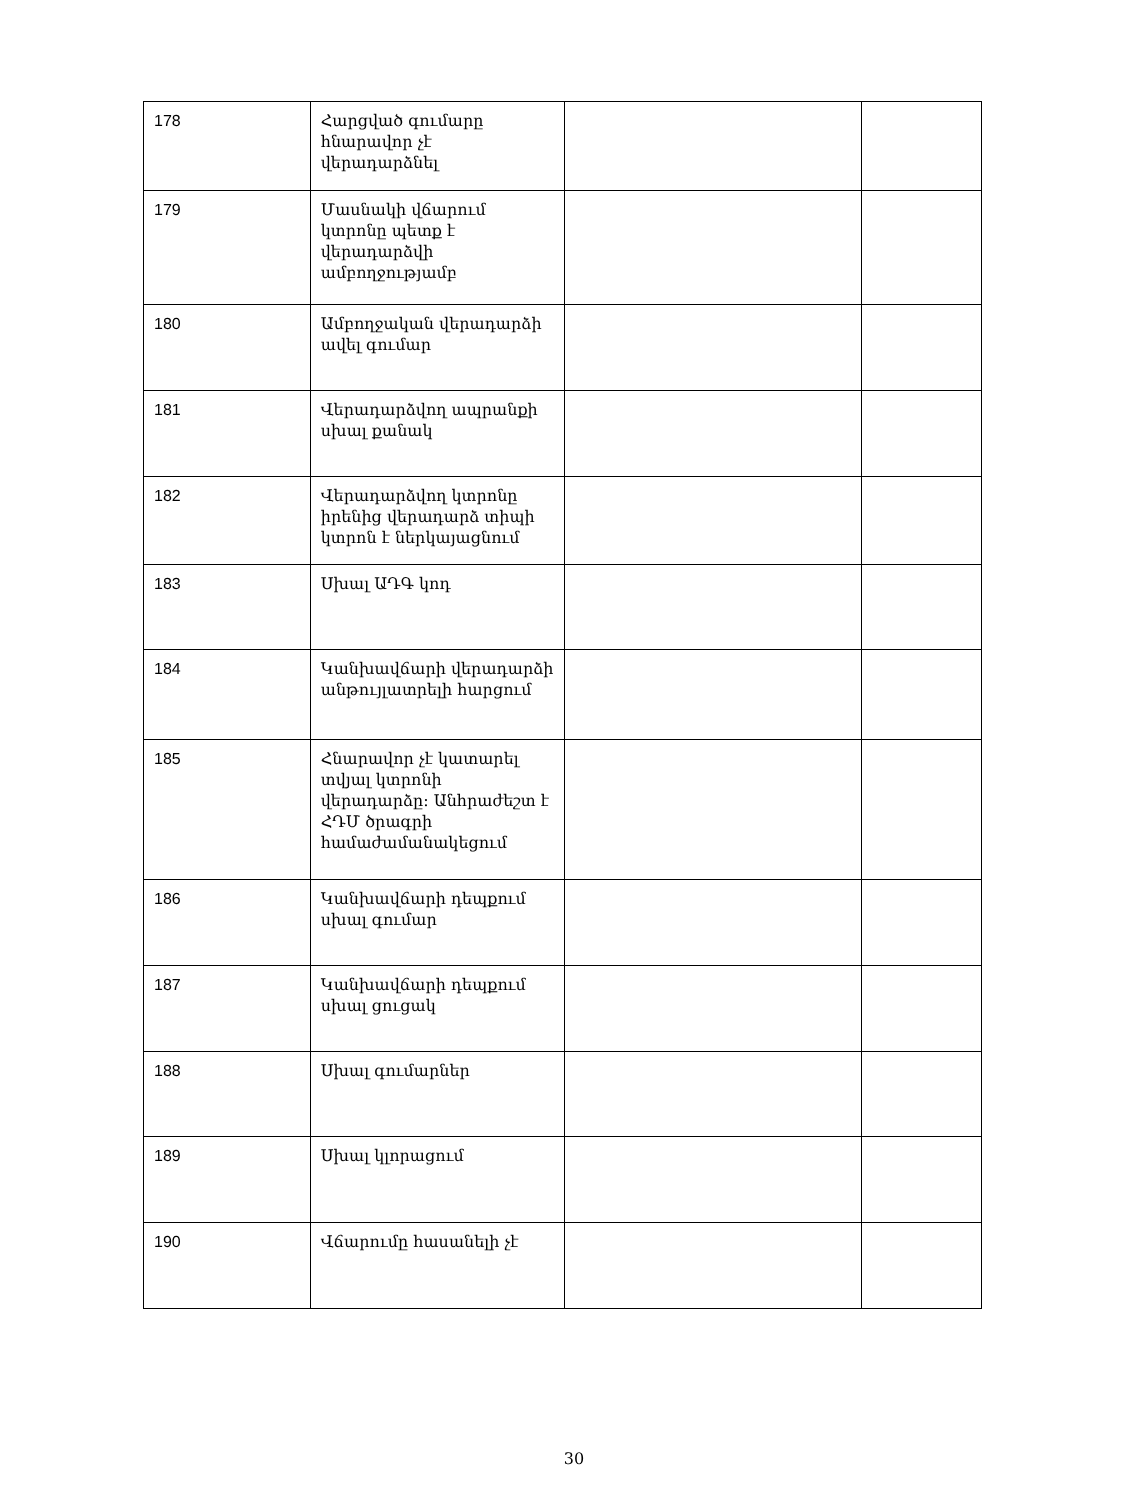| 178 | Հարցված գումարը հնարավոր չէ վերադարձնել | | |
| 179 | Մասնակի վճարում կտրոնը պետք է վերադարձվի ամբողջությամբ | | |
| 180 | Ամբողջական վերադարձի ավել գումար | | |
| 181 | Վերադարձվող ապրանքի սխալ քանակ | | |
| 182 | Վերադարձվող կտրոնը իրենից վերադարձ տիպի կտրոն է ներկայացնում | | |
| 183 | Սխալ ԱԴԳ կոդ | | |
| 184 | Կանխավճարի վերադարձի անթույլատրելի հարցում | | |
| 185 | Հնարավոր չէ կատարել տվյալ կտրոնի վերադարձը: Անհրաժեշտ է ՀԴՄ ծրագրի համաժամանակեցում | | |
| 186 | Կանխավճարի դեպքում սխալ գումար | | |
| 187 | Կանխավճարի դեպքում սխալ ցուցակ | | |
| 188 | Սխալ գումարներ | | |
| 189 | Սխալ կլորացում | | |
| 190 | Վճարումը հասանելի չէ | | |
30